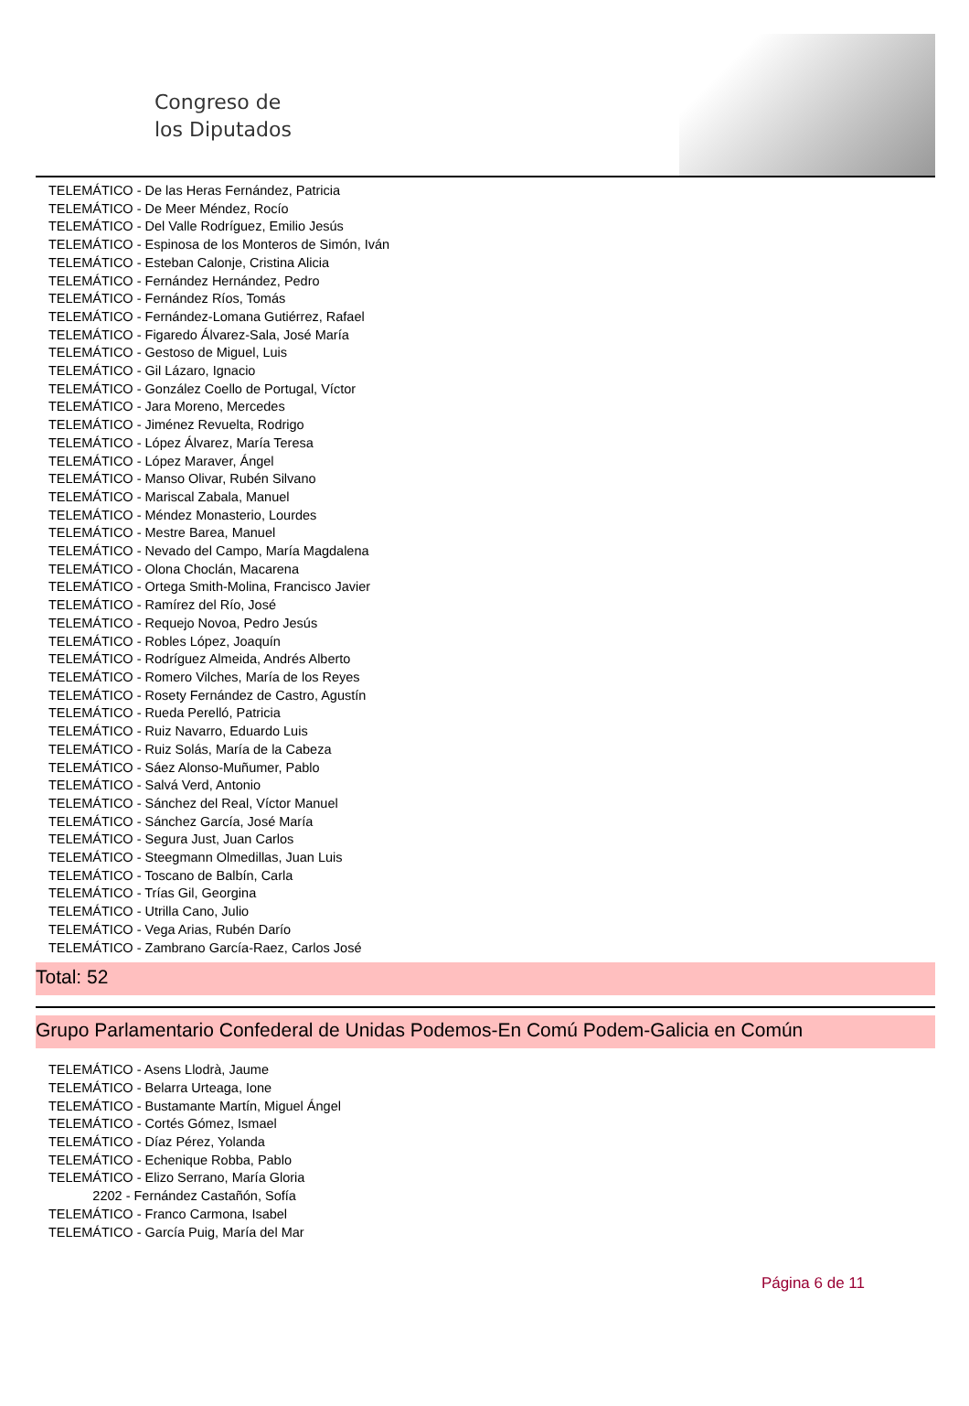Congreso de
los Diputados
TELEMÁTICO - De las Heras Fernández, Patricia
TELEMÁTICO - De Meer Méndez, Rocío
TELEMÁTICO - Del Valle Rodríguez, Emilio Jesús
TELEMÁTICO - Espinosa de los Monteros de Simón, Iván
TELEMÁTICO - Esteban Calonje, Cristina Alicia
TELEMÁTICO - Fernández Hernández, Pedro
TELEMÁTICO - Fernández Ríos, Tomás
TELEMÁTICO - Fernández-Lomana Gutiérrez, Rafael
TELEMÁTICO - Figaredo Álvarez-Sala, José María
TELEMÁTICO - Gestoso de Miguel, Luis
TELEMÁTICO - Gil Lázaro, Ignacio
TELEMÁTICO - González Coello de Portugal, Víctor
TELEMÁTICO - Jara Moreno, Mercedes
TELEMÁTICO - Jiménez Revuelta, Rodrigo
TELEMÁTICO - López Álvarez, María Teresa
TELEMÁTICO - López Maraver, Ángel
TELEMÁTICO - Manso Olivar, Rubén Silvano
TELEMÁTICO - Mariscal Zabala, Manuel
TELEMÁTICO - Méndez Monasterio, Lourdes
TELEMÁTICO - Mestre Barea, Manuel
TELEMÁTICO - Nevado del Campo, María Magdalena
TELEMÁTICO - Olona Choclán, Macarena
TELEMÁTICO - Ortega Smith-Molina, Francisco Javier
TELEMÁTICO - Ramírez del Río, José
TELEMÁTICO - Requejo Novoa, Pedro Jesús
TELEMÁTICO - Robles López, Joaquín
TELEMÁTICO - Rodríguez Almeida, Andrés Alberto
TELEMÁTICO - Romero Vilches, María de los Reyes
TELEMÁTICO - Rosety Fernández de Castro, Agustín
TELEMÁTICO - Rueda Perelló, Patricia
TELEMÁTICO - Ruiz Navarro, Eduardo Luis
TELEMÁTICO - Ruiz Solás, María de la Cabeza
TELEMÁTICO - Sáez Alonso-Muñumer, Pablo
TELEMÁTICO - Salvá Verd, Antonio
TELEMÁTICO - Sánchez del Real, Víctor Manuel
TELEMÁTICO - Sánchez García, José María
TELEMÁTICO - Segura Just, Juan Carlos
TELEMÁTICO - Steegmann Olmedillas, Juan Luis
TELEMÁTICO - Toscano de Balbín, Carla
TELEMÁTICO - Trías Gil, Georgina
TELEMÁTICO - Utrilla Cano, Julio
TELEMÁTICO - Vega Arias, Rubén Darío
TELEMÁTICO - Zambrano García-Raez, Carlos José
Total: 52
Grupo Parlamentario Confederal de Unidas Podemos-En Comú Podem-Galicia en Común
TELEMÁTICO - Asens Llodrà, Jaume
TELEMÁTICO - Belarra Urteaga, Ione
TELEMÁTICO - Bustamante Martín, Miguel Ángel
TELEMÁTICO - Cortés Gómez, Ismael
TELEMÁTICO - Díaz Pérez, Yolanda
TELEMÁTICO - Echenique Robba, Pablo
TELEMÁTICO - Elizo Serrano, María Gloria
2202 - Fernández Castañón, Sofía
TELEMÁTICO - Franco Carmona, Isabel
TELEMÁTICO - García Puig, María del Mar
Página 6 de 11